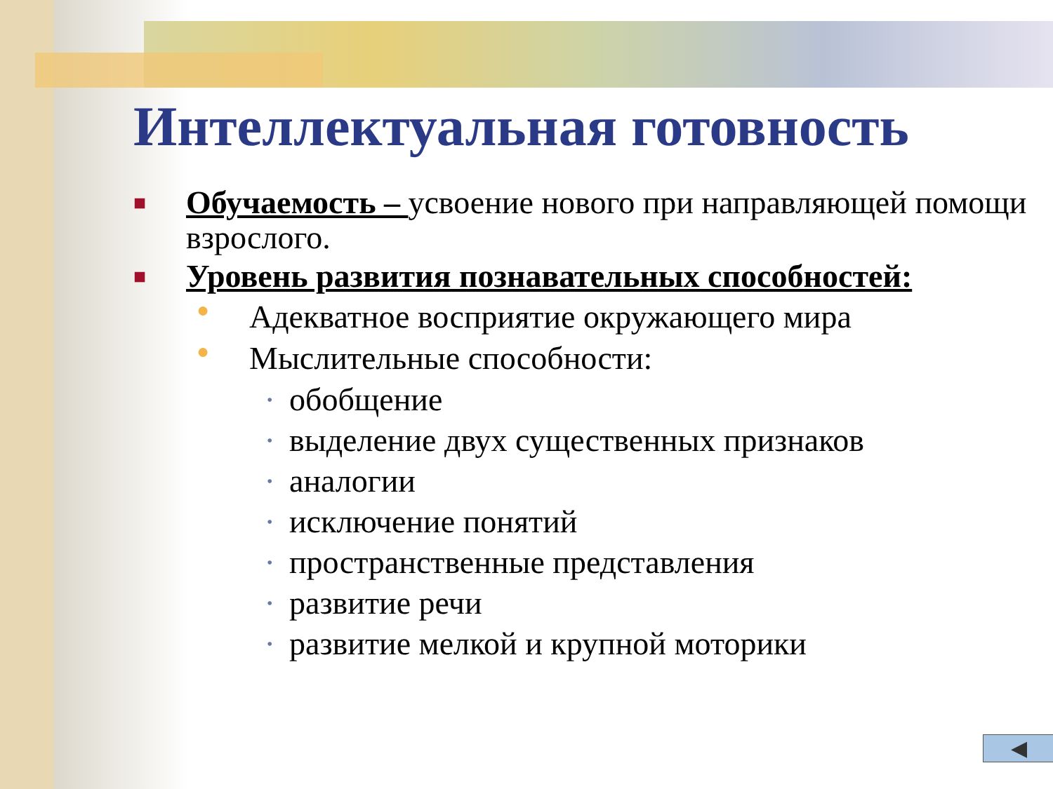Интеллектуальная готовность
■ Обучаемость – усвоение нового при направляющей помощи взрослого.
■ Уровень развития познавательных способностей:
● Адекватное восприятие окружающего мира
● Мыслительные способности:
• обобщение
• выделение двух существенных признаков
• аналогии
• исключение понятий
• пространственные представления
• развитие речи
• развитие мелкой и крупной моторики
◀